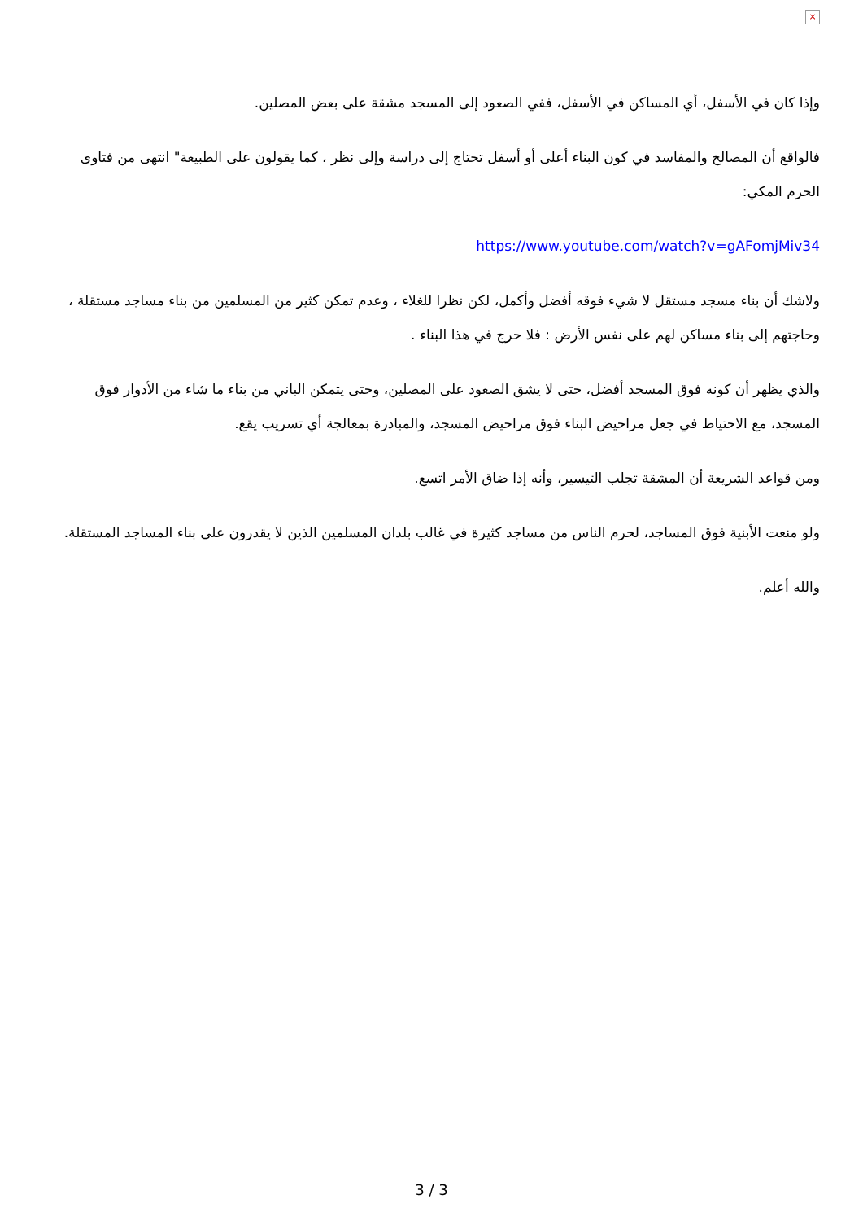×
وإذا كان في الأسفل، أي المساكن في الأسفل، ففي الصعود إلى المسجد مشقة على بعض المصلين.
فالواقع أن المصالح والمفاسد في كون البناء أعلى أو أسفل تحتاج إلى دراسة وإلى نظر ، كما يقولون على الطبيعة" انتهى من فتاوى الحرم المكي:
https://www.youtube.com/watch?v=gAFomjMiv34
ولاشك أن بناء مسجد مستقل لا شيء فوقه أفضل وأكمل، لكن نظرا للغلاء ، وعدم تمكن كثير من المسلمين من بناء مساجد مستقلة ، وحاجتهم إلى بناء مساكن لهم على نفس الأرض : فلا حرج في هذا البناء .
والذي يظهر أن كونه فوق المسجد أفضل، حتى لا يشق الصعود على المصلين، وحتى يتمكن الباني من بناء ما شاء من الأدوار فوق المسجد، مع الاحتياط في جعل مراحيض البناء فوق مراحيض المسجد، والمبادرة بمعالجة أي تسريب يقع.
ومن قواعد الشريعة أن المشقة تجلب التيسير، وأنه إذا ضاق الأمر اتسع.
ولو منعت الأبنية فوق المساجد، لحرم الناس من مساجد كثيرة في غالب بلدان المسلمين الذين لا يقدرون على بناء المساجد المستقلة.
والله أعلم.
3 / 3